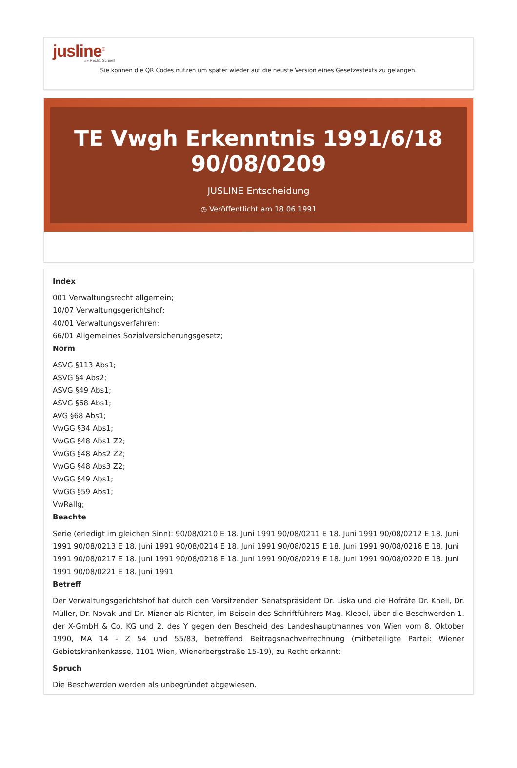jusline<sup>®</sup>
»» Recht. Schnell
Sie können die QR Codes nützen um später wieder auf die neuste Version eines Gesetzestexts zu gelangen.
TE Vwgh Erkenntnis 1991/6/18 90/08/0209
JUSLINE Entscheidung
◷ Veröffentlicht am 18.06.1991
Index
001 Verwaltungsrecht allgemein;
10/07 Verwaltungsgerichtshof;
40/01 Verwaltungsverfahren;
66/01 Allgemeines Sozialversicherungsgesetz;
Norm
ASVG §113 Abs1;
ASVG §4 Abs2;
ASVG §49 Abs1;
ASVG §68 Abs1;
AVG §68 Abs1;
VwGG §34 Abs1;
VwGG §48 Abs1 Z2;
VwGG §48 Abs2 Z2;
VwGG §48 Abs3 Z2;
VwGG §49 Abs1;
VwGG §59 Abs1;
VwRallg;
Beachte
Serie (erledigt im gleichen Sinn): 90/08/0210 E 18. Juni 1991 90/08/0211 E 18. Juni 1991 90/08/0212 E 18. Juni 1991 90/08/0213 E 18. Juni 1991 90/08/0214 E 18. Juni 1991 90/08/0215 E 18. Juni 1991 90/08/0216 E 18. Juni 1991 90/08/0217 E 18. Juni 1991 90/08/0218 E 18. Juni 1991 90/08/0219 E 18. Juni 1991 90/08/0220 E 18. Juni 1991 90/08/0221 E 18. Juni 1991
Betreff
Der Verwaltungsgerichtshof hat durch den Vorsitzenden Senatspräsident Dr. Liska und die Hofräte Dr. Knell, Dr. Müller, Dr. Novak und Dr. Mizner als Richter, im Beisein des Schriftführers Mag. Klebel, über die Beschwerden 1. der X-GmbH & Co. KG und 2. des Y gegen den Bescheid des Landeshauptmannes von Wien vom 8. Oktober 1990, MA 14 - Z 54 und 55/83, betreffend Beitragsnachverrechnung (mitbeteiligte Partei: Wiener Gebietskrankenkasse, 1101 Wien, Wienerbergstraße 15-19), zu Recht erkannt:
Spruch
Die Beschwerden werden als unbegründet abgewiesen.